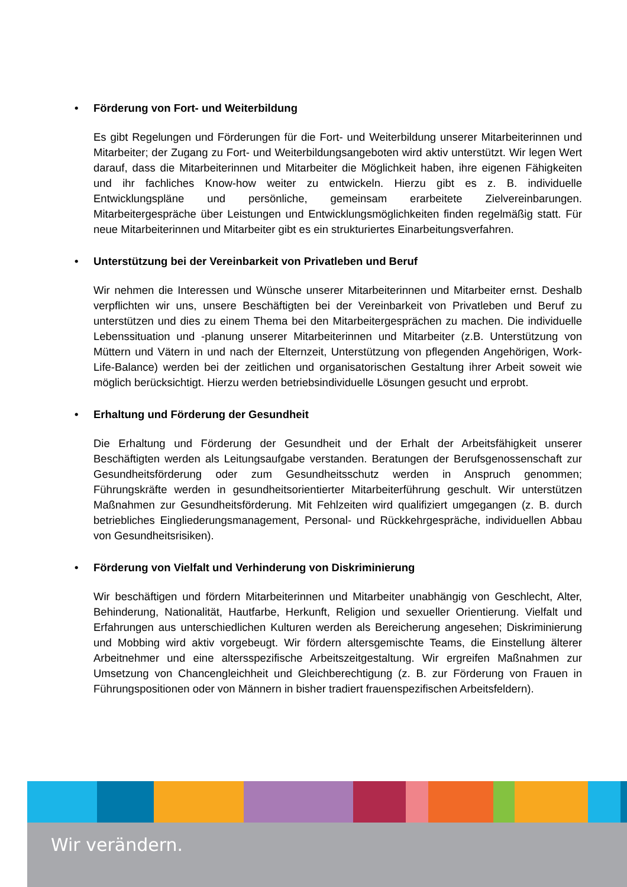• Förderung von Fort- und Weiterbildung
Es gibt Regelungen und Förderungen für die Fort- und Weiterbildung unserer Mitarbeiterinnen und Mitarbeiter; der Zugang zu Fort- und Weiterbildungsangeboten wird aktiv unterstützt. Wir legen Wert darauf, dass die Mitarbeiterinnen und Mitarbeiter die Möglichkeit haben, ihre eigenen Fähigkeiten und ihr fachliches Know-how weiter zu entwickeln. Hierzu gibt es z. B. individuelle Entwicklungspläne und persönliche, gemeinsam erarbeitete Zielvereinbarungen. Mitarbeitergespräche über Leistungen und Entwicklungsmöglichkeiten finden regelmäßig statt. Für neue Mitarbeiterinnen und Mitarbeiter gibt es ein strukturiertes Einarbeitungsverfahren.
• Unterstützung bei der Vereinbarkeit von Privatleben und Beruf
Wir nehmen die Interessen und Wünsche unserer Mitarbeiterinnen und Mitarbeiter ernst. Deshalb verpflichten wir uns, unsere Beschäftigten bei der Vereinbarkeit von Privatleben und Beruf zu unterstützen und dies zu einem Thema bei den Mitarbeitergesprächen zu machen. Die individuelle Lebenssituation und -planung unserer Mitarbeiterinnen und Mitarbeiter (z.B. Unterstützung von Müttern und Vätern in und nach der Elternzeit, Unterstützung von pflegenden Angehörigen, Work-Life-Balance) werden bei der zeitlichen und organisatorischen Gestaltung ihrer Arbeit soweit wie möglich berücksichtigt. Hierzu werden betriebsindividuelle Lösungen gesucht und erprobt.
• Erhaltung und Förderung der Gesundheit
Die Erhaltung und Förderung der Gesundheit und der Erhalt der Arbeitsfähigkeit unserer Beschäftigten werden als Leitungsaufgabe verstanden. Beratungen der Berufsgenossenschaft zur Gesundheitsförderung oder zum Gesundheitsschutz werden in Anspruch genommen; Führungskräfte werden in gesundheitsorientierter Mitarbeiterführung geschult. Wir unterstützen Maßnahmen zur Gesundheitsförderung. Mit Fehlzeiten wird qualifiziert umgegangen (z. B. durch betriebliches Eingliederungsmanagement, Personal- und Rückkehrgespräche, individuellen Abbau von Gesundheitsrisiken).
• Förderung von Vielfalt und Verhinderung von Diskriminierung
Wir beschäftigen und fördern Mitarbeiterinnen und Mitarbeiter unabhängig von Geschlecht, Alter, Behinderung, Nationalität, Hautfarbe, Herkunft, Religion und sexueller Orientierung. Vielfalt und Erfahrungen aus unterschiedlichen Kulturen werden als Bereicherung angesehen; Diskriminierung und Mobbing wird aktiv vorgebeugt. Wir fördern altersgemischte Teams, die Einstellung älterer Arbeitnehmer und eine altersspezifische Arbeitszeitgestaltung. Wir ergreifen Maßnahmen zur Umsetzung von Chancengleichheit und Gleichberechtigung (z. B. zur Förderung von Frauen in Führungspositionen oder von Männern in bisher tradiert frauenspezifischen Arbeitsfeldern).
Wir verändern.